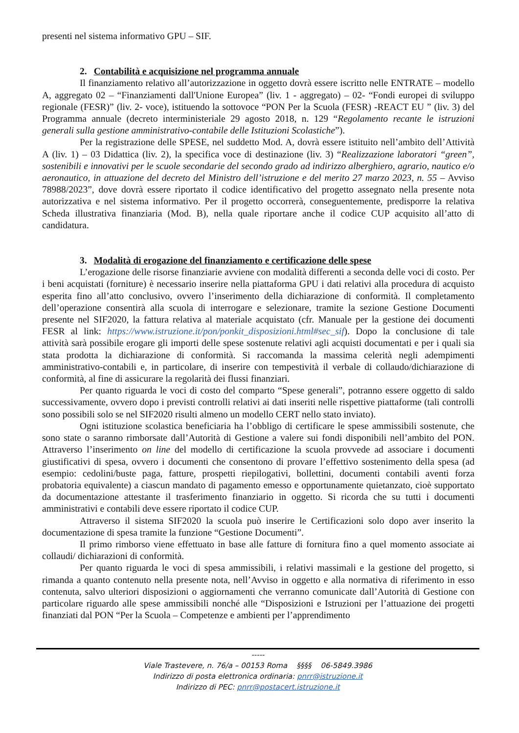presenti nel sistema informativo GPU – SIF.
2. Contabilità e acquisizione nel programma annuale
Il finanziamento relativo all’autorizzazione in oggetto dovrà essere iscritto nelle ENTRATE – modello A, aggregato 02 – “Finanziamenti dall'Unione Europea” (liv. 1 - aggregato) – 02- “Fondi europei di sviluppo regionale (FESR)” (liv. 2- voce), istituendo la sottovoce “PON Per la Scuola (FESR) -REACT EU ” (liv. 3) del Programma annuale (decreto interministeriale 29 agosto 2018, n. 129 “Regolamento recante le istruzioni generali sulla gestione amministrativo-contabile delle Istituzioni Scolastiche”).
Per la registrazione delle SPESE, nel suddetto Mod. A, dovrà essere istituito nell’ambito dell’Attività A (liv. 1) – 03 Didattica (liv. 2), la specifica voce di destinazione (liv. 3) “Realizzazione laboratori “green”, sostenibili e innovativi per le scuole secondarie del secondo grado ad indirizzo alberghiero, agrario, nautico e/o aeronautico, in attuazione del decreto del Ministro dell’istruzione e del merito 27 marzo 2023, n. 55 – Avviso 78988/2023”, dove dovrà essere riportato il codice identificativo del progetto assegnato nella presente nota autorizzativa e nel sistema informativo. Per il progetto occorrerà, conseguentemente, predisporre la relativa Scheda illustrativa finanziaria (Mod. B), nella quale riportare anche il codice CUP acquisito all’atto di candidatura.
3. Modalità di erogazione del finanziamento e certificazione delle spese
L’erogazione delle risorse finanziarie avviene con modalità differenti a seconda delle voci di costo. Per i beni acquistati (forniture) è necessario inserire nella piattaforma GPU i dati relativi alla procedura di acquisto esperita fino all’atto conclusivo, ovvero l’inserimento della dichiarazione di conformità. Il completamento dell’operazione consentirà alla scuola di interrogare e selezionare, tramite la sezione Gestione Documenti presente nel SIF2020, la fattura relativa al materiale acquistato (cfr. Manuale per la gestione dei documenti FESR al link: https://www.istruzione.it/pon/ponkit_disposizioni.html#sec_sif). Dopo la conclusione di tale attività sarà possibile erogare gli importi delle spese sostenute relativi agli acquisti documentati e per i quali sia stata prodotta la dichiarazione di conformità. Si raccomanda la massima celerità negli adempimenti amministrativo-contabili e, in particolare, di inserire con tempestività il verbale di collaudo/dichiarazione di conformità, al fine di assicurare la regolarità dei flussi finanziari.
Per quanto riguarda le voci di costo del comparto “Spese generali”, potranno essere oggetto di saldo successivamente, ovvero dopo i previsti controlli relativi ai dati inseriti nelle rispettive piattaforme (tali controlli sono possibili solo se nel SIF2020 risulti almeno un modello CERT nello stato inviato).
Ogni istituzione scolastica beneficiaria ha l’obbligo di certificare le spese ammissibili sostenute, che sono state o saranno rimborsate dall’Autorità di Gestione a valere sui fondi disponibili nell’ambito del PON. Attraverso l’inserimento on line del modello di certificazione la scuola provvede ad associare i documenti giustificativi di spesa, ovvero i documenti che consentono di provare l’effettivo sostenimento della spesa (ad esempio: cedolini/buste paga, fatture, prospetti riepilogativi, bollettini, documenti contabili aventi forza probatoria equivalente) a ciascun mandato di pagamento emesso e opportunamente quietanzato, cioè supportato da documentazione attestante il trasferimento finanziario in oggetto. Si ricorda che su tutti i documenti amministrativi e contabili deve essere riportato il codice CUP.
Attraverso il sistema SIF2020 la scuola può inserire le Certificazioni solo dopo aver inserito la documentazione di spesa tramite la funzione “Gestione Documenti”.
Il primo rimborso viene effettuato in base alle fatture di fornitura fino a quel momento associate ai collaudi/ dichiarazioni di conformità.
Per quanto riguarda le voci di spesa ammissibili, i relativi massimali e la gestione del progetto, si rimanda a quanto contenuto nella presente nota, nell’Avviso in oggetto e alla normativa di riferimento in esso contenuta, salvo ulteriori disposizioni o aggiornamenti che verranno comunicate dall’Autorità di Gestione con particolare riguardo alle spese ammissibili nonché alle “Disposizioni e Istruzioni per l’attuazione dei progetti finanziati dal PON “Per la Scuola – Competenze e ambienti per l’apprendimento
-----
Viale Trastevere, n. 76/a – 00153 Roma §§§§ 06-5849.3986
Indirizzo di posta elettronica ordinaria: pnrr@istruzione.it
Indirizzo di PEC: pnrr@postacert.istruzione.it